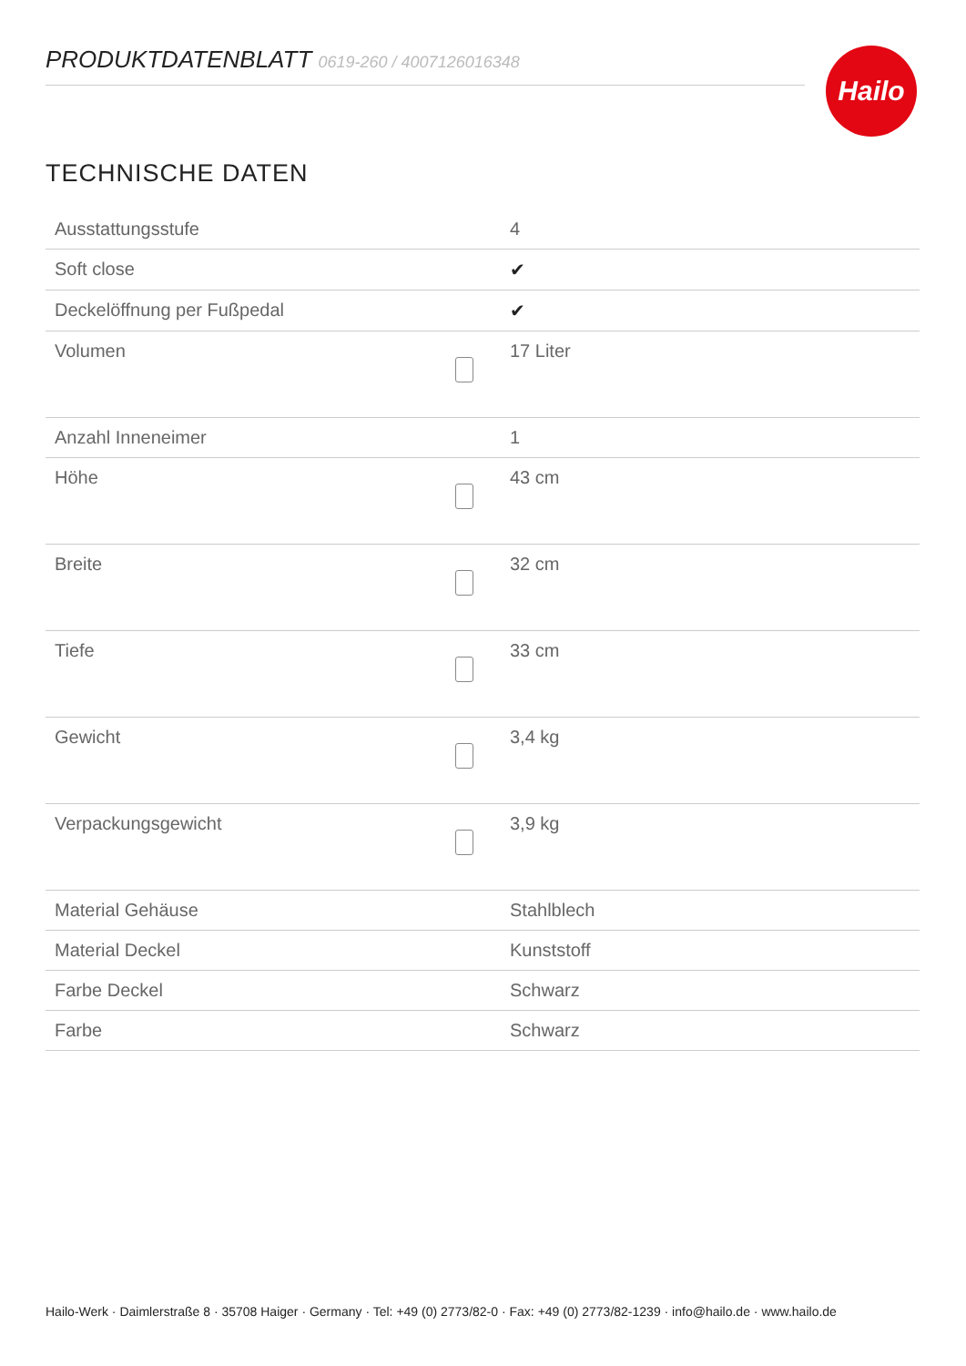PRODUKTDATENBLATT 0619-260 / 4007126016348 Hailo
TECHNISCHE DATEN
| Ausstattungsstufe | | 4 |
| Soft close | | ✔ |
| Deckelöffnung per Fußpedal | | ✔ |
| Volumen | | 17 Liter |
| Anzahl Inneneimer | | 1 |
| Höhe | | 43 cm |
| Breite | | 32 cm |
| Tiefe | | 33 cm |
| Gewicht | | 3,4 kg |
| Verpackungsgewicht | | 3,9 kg |
| Material Gehäuse | | Stahlblech |
| Material Deckel | | Kunststoff |
| Farbe Deckel | | Schwarz |
| Farbe | | Schwarz |
Hailo-Werk · Daimlerstraße 8 · 35708 Haiger · Germany · Tel: +49 (0) 2773/82-0 · Fax: +49 (0) 2773/82-1239 · info@hailo.de · www.hailo.de